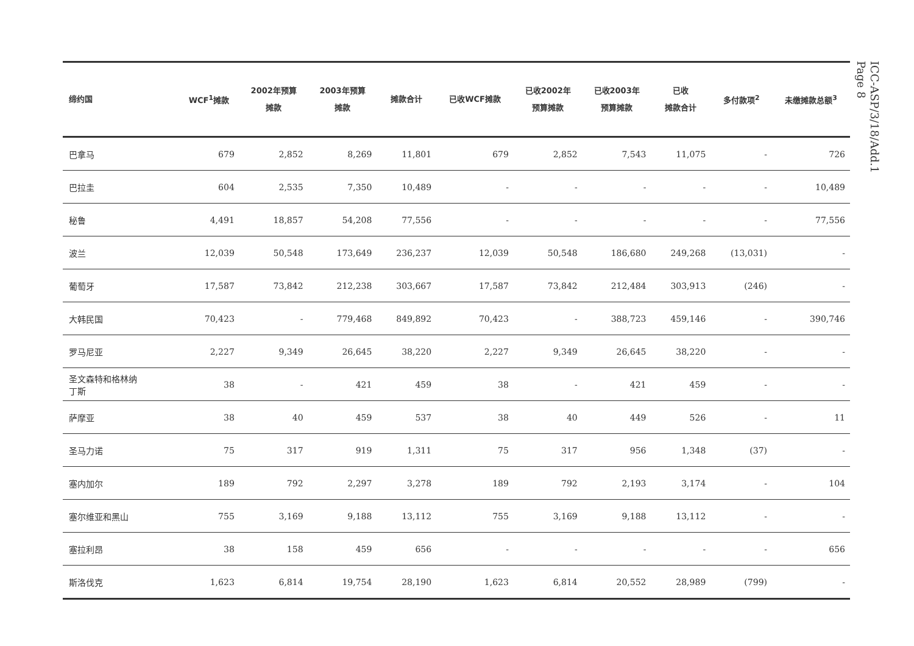ICC-ASP/3/18/Add.1
Page 8
| 缔约国 | WCF<sup>1</sup>摊款 | 2002年预算 摊款 | 2003年预算 摊款 | 摊款合计 | 已收WCF摊款 | 已收2002年 预算摊款 | 已收2003年 预算摊款 | 已收 摊款合计 | 多付款项<sup>2</sup> | 未缴摊款总额<sup>3</sup> |
| --- | --- | --- | --- | --- | --- | --- | --- | --- | --- | --- |
| 巴拿马 | 679 | 2,852 | 8,269 | 11,801 | 679 | 2,852 | 7,543 | 11,075 | - | 726 |
| 巴拉圭 | 604 | 2,535 | 7,350 | 10,489 | - | - | - | - | - | 10,489 |
| 秘鲁 | 4,491 | 18,857 | 54,208 | 77,556 | - | - | - | - | - | 77,556 |
| 波兰 | 12,039 | 50,548 | 173,649 | 236,237 | 12,039 | 50,548 | 186,680 | 249,268 | (13,031) | - |
| 葡萄牙 | 17,587 | 73,842 | 212,238 | 303,667 | 17,587 | 73,842 | 212,484 | 303,913 | (246) | - |
| 大韩民国 | 70,423 | - | 779,468 | 849,892 | 70,423 | - | 388,723 | 459,146 | - | 390,746 |
| 罗马尼亚 | 2,227 | 9,349 | 26,645 | 38,220 | 2,227 | 9,349 | 26,645 | 38,220 | - | - |
| 圣文森特和格林纳 丁斯 | 38 | - | 421 | 459 | 38 | - | 421 | 459 | - | - |
| 萨摩亚 | 38 | 40 | 459 | 537 | 38 | 40 | 449 | 526 | - | 11 |
| 圣马力诺 | 75 | 317 | 919 | 1,311 | 75 | 317 | 956 | 1,348 | (37) | - |
| 塞内加尔 | 189 | 792 | 2,297 | 3,278 | 189 | 792 | 2,193 | 3,174 | - | 104 |
| 塞尔维亚和黑山 | 755 | 3,169 | 9,188 | 13,112 | 755 | 3,169 | 9,188 | 13,112 | - | - |
| 塞拉利昂 | 38 | 158 | 459 | 656 | - | - | - | - | - | 656 |
| 斯洛伐克 | 1,623 | 6,814 | 19,754 | 28,190 | 1,623 | 6,814 | 20,552 | 28,989 | (799) | - |